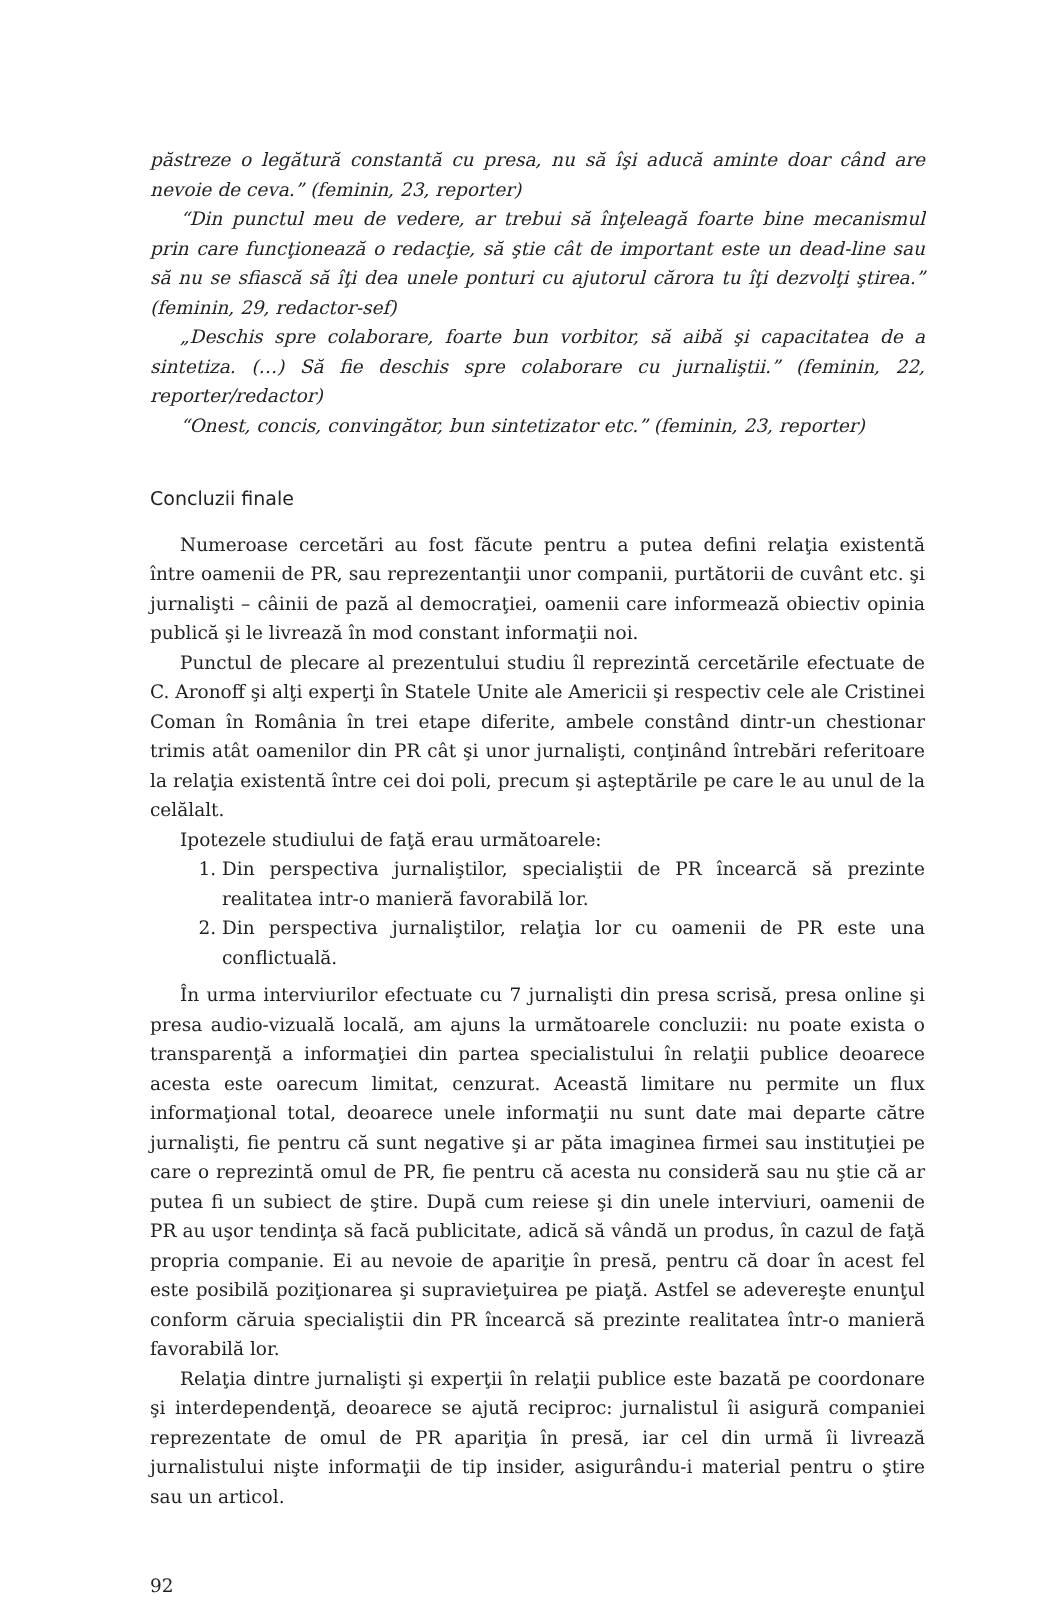păstreze o legătură constantă cu presa, nu să îşi aducă aminte doar când are nevoie de ceva.” (feminin, 23, reporter)
“Din punctul meu de vedere, ar trebui să înţeleagă foarte bine mecanismul prin care funcţionează o redacţie, să ştie cât de important este un dead-line sau să nu se sfiască să îţi dea unele ponturi cu ajutorul cărora tu îţi dezvolţi ştirea.” (feminin, 29, redactor-sef)
„Deschis spre colaborare, foarte bun vorbitor, să aibă şi capacitatea de a sintetiza. (…) Să fie deschis spre colaborare cu jurnaliştii.” (feminin, 22, reporter/redactor)
“Onest, concis, convingător, bun sintetizator etc.” (feminin, 23, reporter)
Concluzii finale
Numeroase cercetări au fost făcute pentru a putea defini relaţia existentă între oamenii de PR, sau reprezentanţii unor companii, purtătorii de cuvânt etc. şi jurnalişti – câinii de pază al democraţiei, oamenii care informează obiectiv opinia publică şi le livrează în mod constant informaţii noi.
Punctul de plecare al prezentului studiu îl reprezintă cercetările efectuate de C. Aronoff şi alţi experţi în Statele Unite ale Americii şi respectiv cele ale Cristinei Coman în România în trei etape diferite, ambele constând dintr-un chestionar trimis atât oamenilor din PR cât şi unor jurnalişti, conţinând întrebări referitoare la relaţia existentă între cei doi poli, precum şi aşteptările pe care le au unul de la celălalt.
Ipotezele studiului de faţă erau următoarele:
1. Din perspectiva jurnaliştilor, specialiştii de PR încearcă să prezinte realitatea intr-o manieră favorabilă lor.
2. Din perspectiva jurnaliştilor, relaţia lor cu oamenii de PR este una conflictuală.
În urma interviurilor efectuate cu 7 jurnalişti din presa scrisă, presa online şi presa audio-vizuală locală, am ajuns la următoarele concluzii: nu poate exista o transparenţă a informaţiei din partea specialistului în relaţii publice deoarece acesta este oarecum limitat, cenzurat. Această limitare nu permite un flux informaţional total, deoarece unele informaţii nu sunt date mai departe către jurnalişti, fie pentru că sunt negative şi ar păta imaginea firmei sau instituţiei pe care o reprezintă omul de PR, fie pentru că acesta nu consideră sau nu ştie că ar putea fi un subiect de ştire. După cum reiese şi din unele interviuri, oamenii de PR au uşor tendinţa să facă publicitate, adică să vândă un produs, în cazul de faţă propria companie. Ei au nevoie de apariţie în presă, pentru că doar în acest fel este posibilă poziţionarea şi supravieţuirea pe piaţă. Astfel se adevereşte enunţul conform căruia specialiştii din PR încearcă să prezinte realitatea într-o manieră favorabilă lor.
Relaţia dintre jurnalişti şi experţii în relaţii publice este bazată pe coordonare şi interdependenţă, deoarece se ajută reciproc: jurnalistul îi asigură companiei reprezentate de omul de PR apariţia în presă, iar cel din urmă îi livrează jurnalistului nişte informaţii de tip insider, asigurându-i material pentru o ştire sau un articol.
92